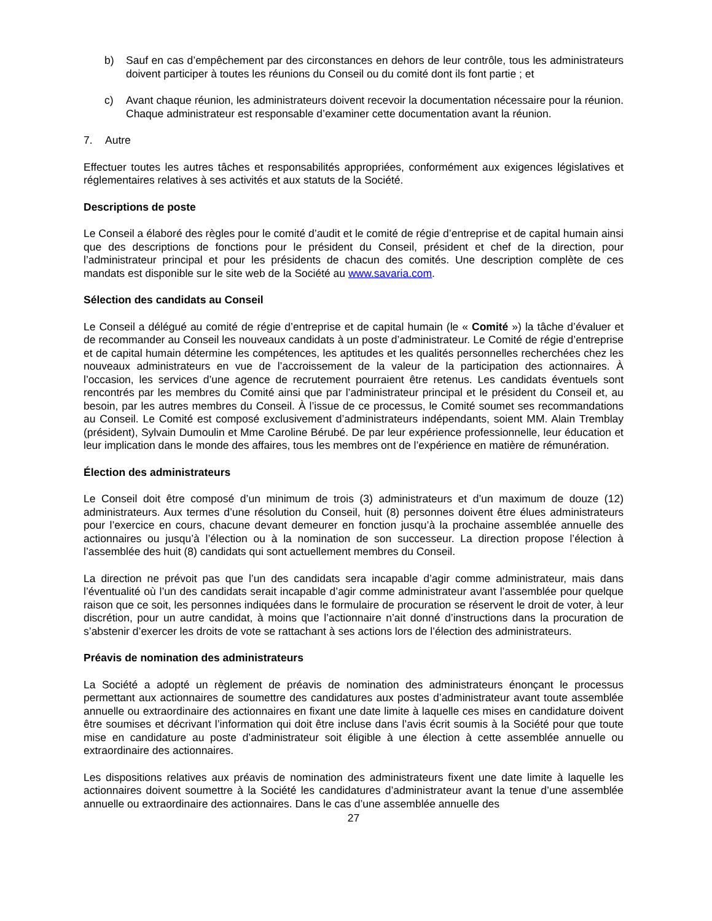b) Sauf en cas d’empêchement par des circonstances en dehors de leur contrôle, tous les administrateurs doivent participer à toutes les réunions du Conseil ou du comité dont ils font partie ; et
c) Avant chaque réunion, les administrateurs doivent recevoir la documentation nécessaire pour la réunion. Chaque administrateur est responsable d’examiner cette documentation avant la réunion.
7. Autre
Effectuer toutes les autres tâches et responsabilités appropriées, conformément aux exigences législatives et réglementaires relatives à ses activités et aux statuts de la Société.
Descriptions de poste
Le Conseil a élaboré des règles pour le comité d’audit et le comité de régie d’entreprise et de capital humain ainsi que des descriptions de fonctions pour le président du Conseil, président et chef de la direction, pour l’administrateur principal et pour les présidents de chacun des comités. Une description complète de ces mandats est disponible sur le site web de la Société au www.savaria.com.
Sélection des candidats au Conseil
Le Conseil a délégué au comité de régie d’entreprise et de capital humain (le « Comité ») la tâche d’évaluer et de recommander au Conseil les nouveaux candidats à un poste d’administrateur. Le Comité de régie d’entreprise et de capital humain détermine les compétences, les aptitudes et les qualités personnelles recherchées chez les nouveaux administrateurs en vue de l’accroissement de la valeur de la participation des actionnaires. À l’occasion, les services d’une agence de recrutement pourraient être retenus. Les candidats éventuels sont rencontrés par les membres du Comité ainsi que par l’administrateur principal et le président du Conseil et, au besoin, par les autres membres du Conseil. À l’issue de ce processus, le Comité soumet ses recommandations au Conseil. Le Comité est composé exclusivement d’administrateurs indépendants, soient MM. Alain Tremblay (président), Sylvain Dumoulin et Mme Caroline Bérubé. De par leur expérience professionnelle, leur éducation et leur implication dans le monde des affaires, tous les membres ont de l’expérience en matière de rémunération.
Élection des administrateurs
Le Conseil doit être composé d’un minimum de trois (3) administrateurs et d’un maximum de douze (12) administrateurs. Aux termes d’une résolution du Conseil, huit (8) personnes doivent être élues administrateurs pour l’exercice en cours, chacune devant demeurer en fonction jusqu’à la prochaine assemblée annuelle des actionnaires ou jusqu’à l’élection ou à la nomination de son successeur. La direction propose l’élection à l’assemblée des huit (8) candidats qui sont actuellement membres du Conseil.
La direction ne prévoit pas que l’un des candidats sera incapable d’agir comme administrateur, mais dans l’éventualité où l’un des candidats serait incapable d’agir comme administrateur avant l’assemblée pour quelque raison que ce soit, les personnes indiquées dans le formulaire de procuration se réservent le droit de voter, à leur discrétion, pour un autre candidat, à moins que l’actionnaire n’ait donné d’instructions dans la procuration de s’abstenir d’exercer les droits de vote se rattachant à ses actions lors de l’élection des administrateurs.
Préavis de nomination des administrateurs
La Société a adopté un règlement de préavis de nomination des administrateurs énonçant le processus permettant aux actionnaires de soumettre des candidatures aux postes d’administrateur avant toute assemblée annuelle ou extraordinaire des actionnaires en fixant une date limite à laquelle ces mises en candidature doivent être soumises et décrivant l’information qui doit être incluse dans l’avis écrit soumis à la Société pour que toute mise en candidature au poste d’administrateur soit éligible à une élection à cette assemblée annuelle ou extraordinaire des actionnaires.
Les dispositions relatives aux préavis de nomination des administrateurs fixent une date limite à laquelle les actionnaires doivent soumettre à la Société les candidatures d’administrateur avant la tenue d’une assemblée annuelle ou extraordinaire des actionnaires. Dans le cas d’une assemblée annuelle des
27